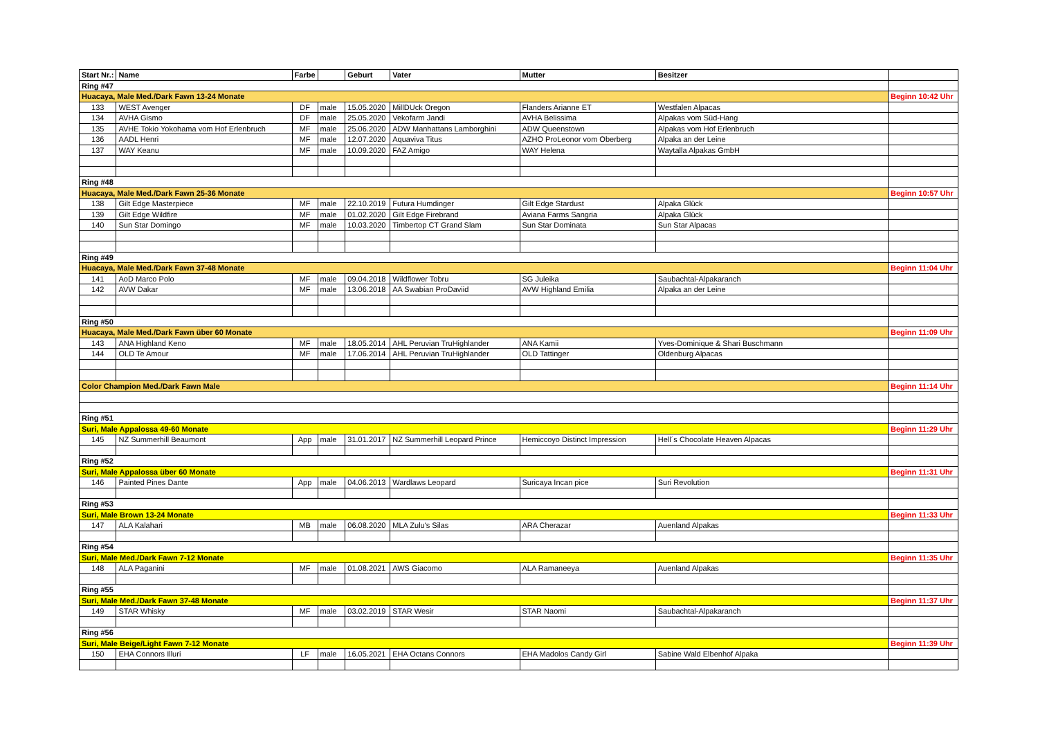| Start Nr.: | Name | Farbe | | Geburt | Vater | Mutter | Besitzer | |
| --- | --- | --- | --- | --- | --- | --- | --- | --- |
| Ring #47 | | | | | | | | |
| Huacaya, Male Med./Dark Fawn 13-24 Monate | | | | | | | | Beginn 10:42 Uhr |
| 133 | WEST Avenger | DF | male | 15.05.2020 | MillDUck Oregon | Flanders Arianne ET | Westfalen Alpacas | |
| 134 | AVHA Gismo | DF | male | 25.05.2020 | Vekofarm Jandi | AVHA Belissima | Alpakas vom Süd-Hang | |
| 135 | AVHE Tokio Yokohama vom Hof Erlenbruch | MF | male | 25.06.2020 | ADW Manhattans Lamborghini | ADW Queenstown | Alpakas vom Hof Erlenbruch | |
| 136 | AADL Henri | MF | male | 12.07.2020 | Aquaviva Titus | AZHO ProLeonor vom Oberberg | Alpaka an der Leine | |
| 137 | WAY Keanu | MF | male | 10.09.2020 | FAZ Amigo | WAY Helena | Waytalla Alpakas GmbH | |
| Ring #48 | | | | | | | | |
| Huacaya, Male Med./Dark Fawn 25-36 Monate | | | | | | | | Beginn 10:57 Uhr |
| 138 | Gilt Edge Masterpiece | MF | male | 22.10.2019 | Futura Humdinger | Gilt Edge Stardust | Alpaka Glück | |
| 139 | Gilt Edge Wildfire | MF | male | 01.02.2020 | Gilt Edge Firebrand | Aviana Farms Sangria | Alpaka Glück | |
| 140 | Sun Star Domingo | MF | male | 10.03.2020 | Timbertop CT Grand Slam | Sun Star Dominata | Sun Star Alpacas | |
| Ring #49 | | | | | | | | |
| Huacaya, Male Med./Dark Fawn 37-48 Monate | | | | | | | | Beginn 11:04 Uhr |
| 141 | AoD Marco Polo | MF | male | 09.04.2018 | Wildflower Tobru | SG Juleika | Saubachtal-Alpakaranch | |
| 142 | AVW Dakar | MF | male | 13.06.2018 | AA Swabian ProDaviid | AVW Highland Emilia | Alpaka an der Leine | |
| Ring #50 | | | | | | | | |
| Huacaya, Male Med./Dark Fawn über 60 Monate | | | | | | | | Beginn 11:09 Uhr |
| 143 | ANA Highland Keno | MF | male | 18.05.2014 | AHL Peruvian TruHighlander | ANA Kamii | Yves-Dominique & Shari Buschmann | |
| 144 | OLD Te Amour | MF | male | 17.06.2014 | AHL Peruvian TruHighlander | OLD Tattinger | Oldenburg Alpacas | |
| Color Champion Med./Dark Fawn Male | | | | | | | | Beginn 11:14 Uhr |
| Ring #51 | | | | | | | | |
| Suri, Male Appalossa 49-60 Monate | | | | | | | | Beginn 11:29 Uhr |
| 145 | NZ Summerhill Beaumont | App | male | 31.01.2017 | NZ Summerhill Leopard Prince | Hemiccoyo Distinct Impression | Hell´s Chocolate Heaven Alpacas | |
| Ring #52 | | | | | | | | |
| Suri, Male Appalossa über 60 Monate | | | | | | | | Beginn 11:31 Uhr |
| 146 | Painted Pines Dante | App | male | 04.06.2013 | Wardlaws Leopard | Suricaya Incan pice | Suri Revolution | |
| Ring #53 | | | | | | | | |
| Suri, Male Brown 13-24 Monate | | | | | | | | Beginn 11:33 Uhr |
| 147 | ALA Kalahari | MB | male | 06.08.2020 | MLA Zulu's Silas | ARA Cherazar | Auenland Alpakas | |
| Ring #54 | | | | | | | | |
| Suri, Male Med./Dark Fawn 7-12 Monate | | | | | | | | Beginn 11:35 Uhr |
| 148 | ALA Paganini | MF | male | 01.08.2021 | AWS Giacomo | ALA Ramaneeya | Auenland Alpakas | |
| Ring #55 | | | | | | | | |
| Suri, Male Med./Dark Fawn 37-48 Monate | | | | | | | | Beginn 11:37 Uhr |
| 149 | STAR Whisky | MF | male | 03.02.2019 | STAR Wesir | STAR Naomi | Saubachtal-Alpakaranch | |
| Ring #56 | | | | | | | | |
| Suri, Male Beige/Light Fawn 7-12 Monate | | | | | | | | Beginn 11:39 Uhr |
| 150 | EHA Connors Illuri | LF | male | 16.05.2021 | EHA Octans Connors | EHA Madolos Candy Girl | Sabine Wald Elbenhof Alpaka | |